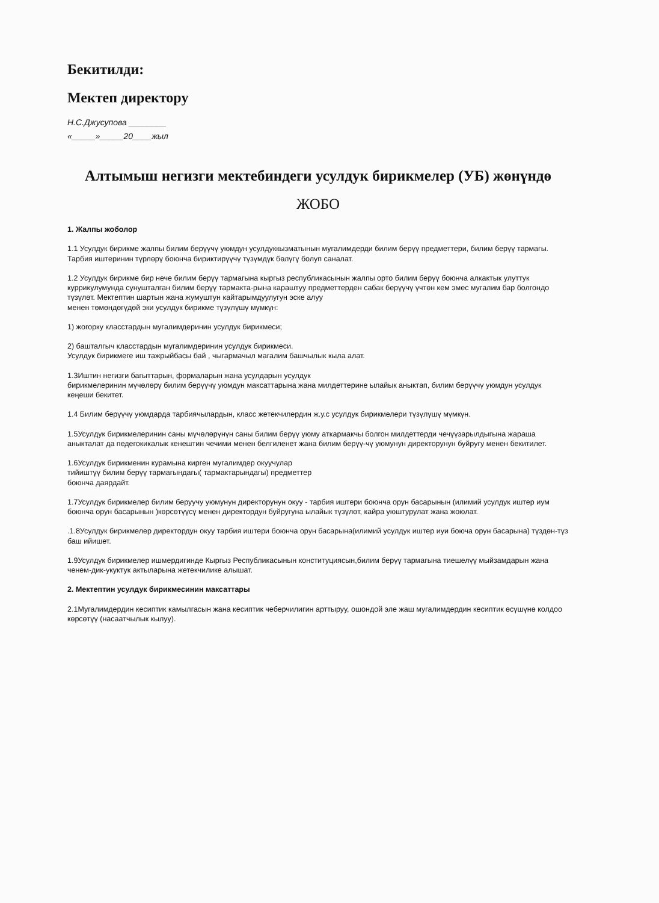Бекитилди:
Мектеп директору
Н.С.Джусупова ________
«_____»_____20____жыл
Алтымыш негизги мектебиндеги усулдук бирикмелер (УБ) жөнүндө
ЖОБО
1. Жалпы жоболор
1.1 Усулдук бирикме жалпы билим берүүчү уюмдун усулдуккызматынын мугалимдерди билим берүү предметтери, билим берүү тармагы. Тарбия иштеринин түрлөрү боюнча бириктирүүчү түзүмдүк бөлүгү болуп саналат.
1.2 Усулдук бирикме бир нече билим берүү тармагына кыргыз республикасынын жалпы орто билим берүү боюнча алкактык улуттук куррикулумунда сунушталган билим берүү тармакта-рына караштуу предметтерден сабак берүүчү үчтөн кем эмес мугалим бар болгондо түзүлөт. Мектептин шартын жана жумуштун кайтарымдуулугун эске алуу
менен төмөндөгүдөй эки усулдук бирикме түзүлүшү мүмкүн:
1) жогорку класстардын мугалимдеринин усулдук бирикмеси;
2) башталгыч класстардын мугалимдеринин усулдук бирикмеси.
Усулдук бирикмеге иш тажрыйбасы бай , чыгармачыл магалим башчылык кыла алат.
1.3Иштин негизги багыттарын, формаларын жана усулдарын усулдук
бирикмелеринин мүчөлөрү билим берүүчү уюмдун максаттарына жана милдеттерине ылайык аныктап, билим берүүчү уюмдун усулдук кеңеши бекитет.
1.4 Билим берүүчү уюмдарда тарбиячылардын, класс жетекчилердин ж.у.с усулдук бирикмелери түзүлүшү мүмкүн.
1.5Усулдук бирикмелеринин саны мүчөлөрүнүн саны билим берүү уюму аткармакчы болгон милдеттерди чечүүзарылдыгына жараша аныкталат да педегокикалык кенештин чечими менен белгиленет жана билим берүү-чү уюмунун директорунун буйругу менен бекитилет.
1.6Усулдук бирикменин курамына кирген мугалимдер окуучулар
тийиштүү билим берүү тармагындагы( тармактарындагы) предметтер
боюнча даярдайт.
1.7Усулдук бирикмелер билим беруучу уюмунун директорунун окуу - тарбия иштери боюнча орун басарынын (илимий усулдук иштер иум боюнча орун басарынын )көрсөтүүсү менен директордун буйругуна ылайык түзүлөт, кайра уюштурулат жана жоюлат.
.1.8Усулдук бирикмелер директордун окуу тарбия иштери боюнча орун басарына(илимий усулдук иштер иуи боюча орун басарына) түздөн-түз баш ийишет.
1.9Усулдук бирикмелер ишмердигинде Кыргыз Республикасынын конституциясын,билим берүү тармагына тиешелүү мыйзамдарын жана ченем-дик-укуктук актыларына жетекчилике алышат.
2. Мектептин усулдук бирикмесинин максаттары
2.1Мугалимдердин кесиптик камылгасын жана кесиптик чеберчилигин арттыруу, ошондой эле жаш мугалимдердин кесиптик өсүшүнө колдоо көрсөтүү (насаатчылык кылуу).